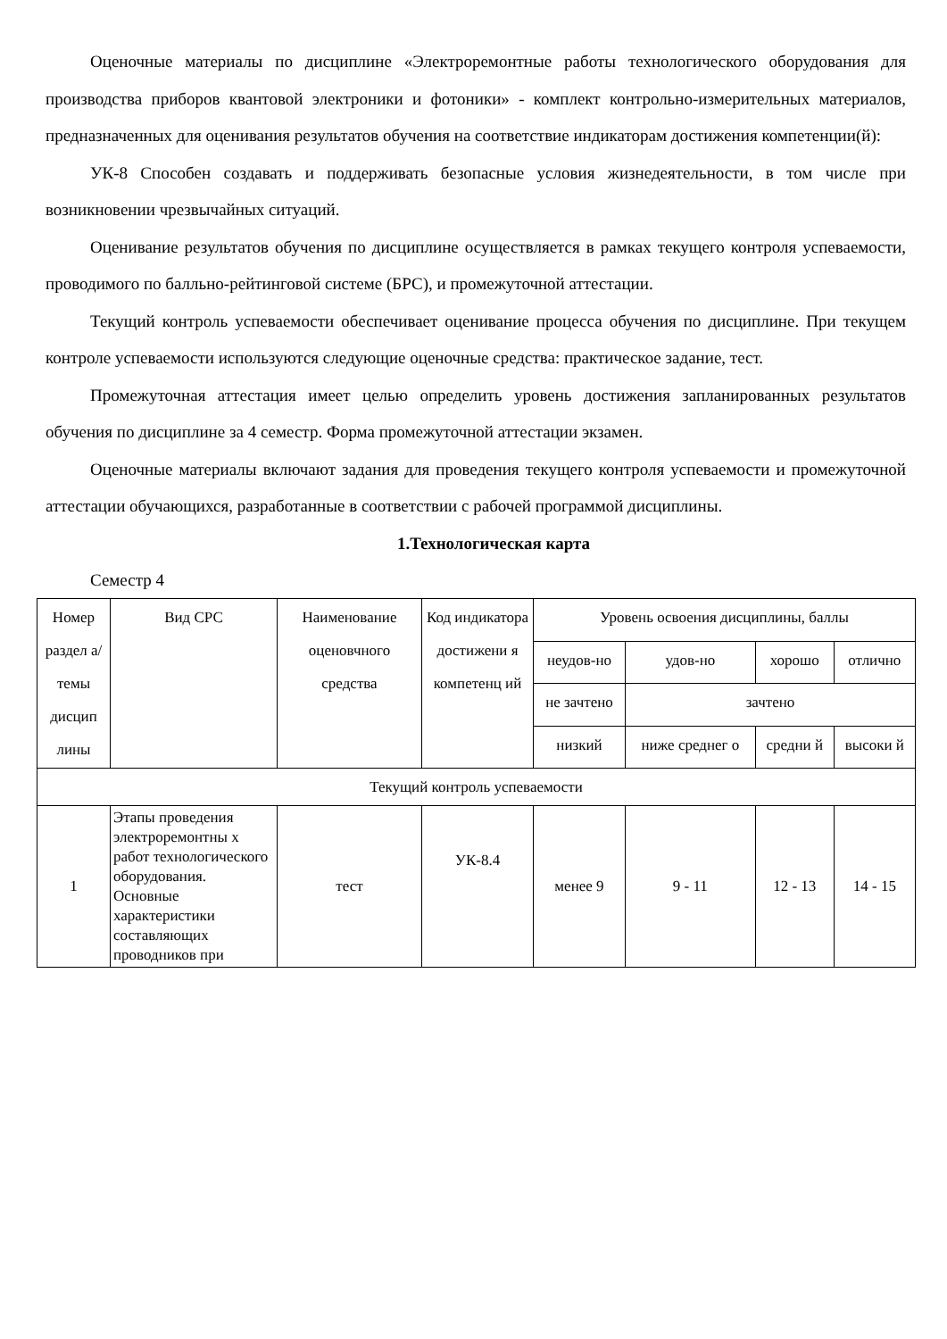Оценочные материалы по дисциплине «Электроремонтные работы технологического оборудования для производства приборов квантовой электроники и фотоники» - комплект контрольно-измерительных материалов, предназначенных для оценивания результатов обучения на соответствие индикаторам достижения компетенции(й):
УК-8 Способен создавать и поддерживать безопасные условия жизнедеятельности, в том числе при возникновении чрезвычайных ситуаций.
Оценивание результатов обучения по дисциплине осуществляется в рамках текущего контроля успеваемости, проводимого по балльно-рейтинговой системе (БРС), и промежуточной аттестации.
Текущий контроль успеваемости обеспечивает оценивание процесса обучения по дисциплине. При текущем контроле успеваемости используются следующие оценочные средства: практическое задание, тест.
Промежуточная аттестация имеет целью определить уровень достижения запланированных результатов обучения по дисциплине за 4 семестр. Форма промежуточной аттестации экзамен.
Оценочные материалы включают задания для проведения текущего контроля успеваемости и промежуточной аттестации обучающихся, разработанные в соответствии с рабочей программой дисциплины.
1.Технологическая карта
Семестр 4
| Номер раздел а/темы дисцип лины | Вид СРС | Наименование оценовчного средства | Код индикатора достижени я компетенц ий | Уровень освоения дисциплины, баллы | | | |
| | | | | неудов-но | удов-но | хорошо | отлично |
| | | | | не зачтено | зачтено | | |
| | | | | низкий | ниже среднег о | средни й | высоки й |
| Текущий контроль успеваемости | | | | | | | |
| 1 | Этапы проведения электроремонтны х работ технологического оборудования. Основные характеристики составляющих проводников при | тест | УК-8.4 | менее 9 | 9 - 11 | 12 - 13 | 14 - 15 |